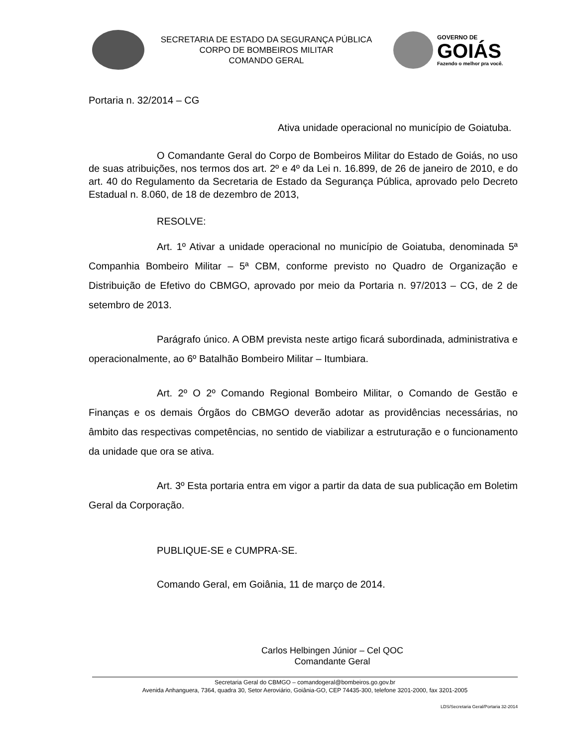SECRETARIA DE ESTADO DA SEGURANÇA PÚBLICA
CORPO DE BOMBEIROS MILITAR
COMANDO GERAL
GOVERNO DE
GOIÁS
Fazendo o melhor pra você.
Portaria n. 32/2014 – CG
Ativa unidade operacional no município de Goiatuba.
O Comandante Geral do Corpo de Bombeiros Militar do Estado de Goiás, no uso de suas atribuições, nos termos dos art. 2º e 4º da Lei n. 16.899, de 26 de janeiro de 2010, e do art. 40 do Regulamento da Secretaria de Estado da Segurança Pública, aprovado pelo Decreto Estadual n. 8.060, de 18 de dezembro de 2013,
RESOLVE:
Art. 1º Ativar a unidade operacional no município de Goiatuba, denominada 5ª Companhia Bombeiro Militar – 5ª CBM, conforme previsto no Quadro de Organização e Distribuição de Efetivo do CBMGO, aprovado por meio da Portaria n. 97/2013 – CG, de 2 de setembro de 2013.
Parágrafo único. A OBM prevista neste artigo ficará subordinada, administrativa e operacionalmente, ao 6º Batalhão Bombeiro Militar – Itumbiara.
Art. 2º O 2º Comando Regional Bombeiro Militar, o Comando de Gestão e Finanças e os demais Órgãos do CBMGO deverão adotar as providências necessárias, no âmbito das respectivas competências, no sentido de viabilizar a estruturação e o funcionamento da unidade que ora se ativa.
Art. 3º Esta portaria entra em vigor a partir da data de sua publicação em Boletim Geral da Corporação.
PUBLIQUE-SE e CUMPRA-SE.
Comando Geral, em Goiânia, 11 de março de 2014.
Carlos Helbingen Júnior – Cel QOC
Comandante Geral
Secretaria Geral do CBMGO – comandogeral@bombeiros.go.gov.br
Avenida Anhanguera, 7364, quadra 30, Setor Aeroviário, Goiânia-GO, CEP 74435-300, telefone 3201-2000, fax 3201-2005
LDS/Secretaria Geral/Portaria 32-2014